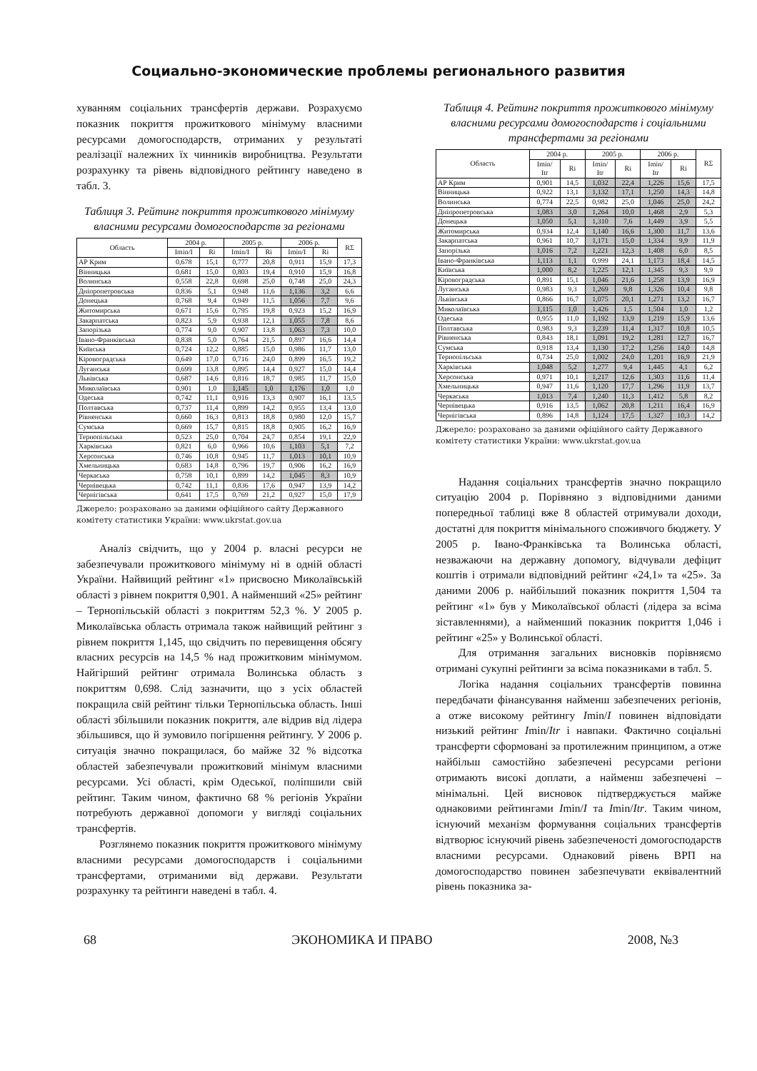Социально-экономические проблемы регионального развития
хуванням соціальних трансфертів держави. Розрахуємо показник покриття прожиткового мінімуму власними ресурсами домогосподарств, отриманих у результаті реалізації належних їх чинників виробництва. Результати розрахунку та рівень відповідного рейтингу наведено в табл. 3.
Таблиця 3. Рейтинг покриття прожиткового мінімуму власними ресурсами домогосподарств за регіонами
| Область | 2004 р. | | 2005 р. | | 2006 р. | | RΣ |
| --- | --- | --- | --- | --- | --- | --- | --- |
| | Imin/I | Ri | Imin/I | Ri | Imin/I | Ri | |
| АР Крим | 0,678 | 15,1 | 0,777 | 20,8 | 0,911 | 15,9 | 17,3 |
| Вінницька | 0,681 | 15,0 | 0,803 | 19,4 | 0,910 | 15,9 | 16,8 |
| Волинська | 0,558 | 22,8 | 0,698 | 25,0 | 0,748 | 25,0 | 24,3 |
| Дніпропетровська | 0,836 | 5,1 | 0,948 | 11,6 | 1,136 | 3,2 | 6,6 |
| Донецька | 0,768 | 9,4 | 0,949 | 11,5 | 1,056 | 7,7 | 9,6 |
| Житомирська | 0,671 | 15,6 | 0,795 | 19,8 | 0,923 | 15,2 | 16,9 |
| Закарпатська | 0,823 | 5,9 | 0,938 | 12,1 | 1,055 | 7,8 | 8,6 |
| Запорізька | 0,774 | 9,0 | 0,907 | 13,8 | 1,063 | 7,3 | 10,0 |
| Івано-Франківська | 0,838 | 5,0 | 0,764 | 21,5 | 0,897 | 16,6 | 14,4 |
| Київська | 0,724 | 12,2 | 0,885 | 15,0 | 0,986 | 11,7 | 13,0 |
| Кіровоградська | 0,649 | 17,0 | 0,716 | 24,0 | 0,899 | 16,5 | 19,2 |
| Луганська | 0,699 | 13,8 | 0,895 | 14,4 | 0,927 | 15,0 | 14,4 |
| Львівська | 0,687 | 14,6 | 0,816 | 18,7 | 0,985 | 11,7 | 15,0 |
| Миколаївська | 0,901 | 1,0 | 1,145 | 1,0 | 1,176 | 1,0 | 1,0 |
| Одеська | 0,742 | 11,1 | 0,916 | 13,3 | 0,907 | 16,1 | 13,5 |
| Полтавська | 0,737 | 11,4 | 0,899 | 14,2 | 0,955 | 13,4 | 13,0 |
| Рівненська | 0,660 | 16,3 | 0,813 | 18,8 | 0,980 | 12,0 | 15,7 |
| Сумська | 0,669 | 15,7 | 0,815 | 18,8 | 0,905 | 16,2 | 16,9 |
| Тернопільська | 0,523 | 25,0 | 0,704 | 24,7 | 0,854 | 19,1 | 22,9 |
| Харківська | 0,821 | 6,0 | 0,966 | 10,6 | 1,103 | 5,1 | 7,2 |
| Херсонська | 0,746 | 10,8 | 0,945 | 11,7 | 1,013 | 10,1 | 10,9 |
| Хмельницька | 0,683 | 14,8 | 0,796 | 19,7 | 0,906 | 16,2 | 16,9 |
| Черкаська | 0,758 | 10,1 | 0,899 | 14,2 | 1,045 | 8,3 | 10,9 |
| Чернівецька | 0,742 | 11,1 | 0,836 | 17,6 | 0,947 | 13,9 | 14,2 |
| Чернігівська | 0,641 | 17,5 | 0,769 | 21,2 | 0,927 | 15,0 | 17,9 |
Джерело: розраховано за даними офіційного сайту Державного комітету статистики України: www.ukrstat.gov.ua
Аналіз свідчить, що у 2004 р. власні ресурси не забезпечували прожиткового мінімуму ні в одній області України. Найвищий рейтинг «1» присвоєно Миколаївській області з рівнем покриття 0,901. А найменший «25» рейтинг – Тернопільській області з покриттям 52,3 %. У 2005 р. Миколаївська область отримала також найвищий рейтинг з рівнем покриття 1,145, що свідчить по перевищення обсягу власних ресурсів на 14,5 % над прожитковим мінімумом. Найгірший рейтинг отримала Волинська область з покриттям 0,698. Слід зазначити, що з усіх областей покращила свій рейтинг тільки Тернопільська область. Інші області збільшили показник покриття, але відрив від лідера збільшився, що й зумовило погіршення рейтингу. У 2006 р. ситуація значно покращилася, бо майже 32 % відсотка областей забезпечували прожитковий мінімум власними ресурсами. Усі області, крім Одеської, поліпшили свій рейтинг. Таким чином, фактично 68 % регіонів України потребують державної допомоги у вигляді соціальних трансфертів.
Розглянемо показник покриття прожиткового мінімуму власними ресурсами домогосподарств і соціальними трансфертами, отриманими від держави. Результати розрахунку та рейтинги наведені в табл. 4.
Таблиця 4. Рейтинг покриття прожиткового мінімуму власними ресурсами домогосподарств і соціальними трансфертами за регіонами
| Область | 2004 р. | | 2005 р. | | 2006 р. | | RΣ |
| --- | --- | --- | --- | --- | --- | --- | --- |
| | Imin/ Itr | Ri | Imin/ Itr | Ri | Imin/ Itr | Ri | |
| АР Крим | 0,901 | 14,5 | 1,032 | 22,4 | 1,226 | 15,6 | 17,5 |
| Вінницька | 0,922 | 13,1 | 1,132 | 17,1 | 1,250 | 14,3 | 14,8 |
| Волинська | 0,774 | 22,5 | 0,982 | 25,0 | 1,046 | 25,0 | 24,2 |
| Дніпропетровська | 1,083 | 3,0 | 1,264 | 10,0 | 1,468 | 2,9 | 5,3 |
| Донецька | 1,050 | 5,1 | 1,310 | 7,6 | 1,449 | 3,9 | 5,5 |
| Житомирська | 0,934 | 12,4 | 1,140 | 16,6 | 1,300 | 11,7 | 13,6 |
| Закарпатська | 0,961 | 10,7 | 1,171 | 15,0 | 1,334 | 9,9 | 11,9 |
| Запорізька | 1,016 | 7,2 | 1,221 | 12,3 | 1,408 | 6,0 | 8,5 |
| Івано-Франківська | 1,113 | 1,1 | 0,999 | 24,1 | 1,173 | 18,4 | 14,5 |
| Київська | 1,000 | 8,2 | 1,225 | 12,1 | 1,345 | 9,3 | 9,9 |
| Кіровоградська | 0,891 | 15,1 | 1,046 | 21,6 | 1,258 | 13,9 | 16,9 |
| Луганська | 0,983 | 9,3 | 1,269 | 9,8 | 1,326 | 10,4 | 9,8 |
| Львівська | 0,866 | 16,7 | 1,075 | 20,1 | 1,271 | 13,2 | 16,7 |
| Миколаївська | 1,115 | 1,0 | 1,426 | 1,5 | 1,504 | 1,0 | 1,2 |
| Одеська | 0,955 | 11,0 | 1,192 | 13,9 | 1,219 | 15,9 | 13,6 |
| Полтавська | 0,983 | 9,3 | 1,239 | 11,4 | 1,317 | 10,8 | 10,5 |
| Рівненська | 0,843 | 18,1 | 1,091 | 19,2 | 1,281 | 12,7 | 16,7 |
| Сумська | 0,918 | 13,4 | 1,130 | 17,2 | 1,256 | 14,0 | 14,8 |
| Тернопільська | 0,734 | 25,0 | 1,002 | 24,0 | 1,201 | 16,9 | 21,9 |
| Харківська | 1,048 | 5,2 | 1,277 | 9,4 | 1,445 | 4,1 | 6,2 |
| Херсонська | 0,971 | 10,1 | 1,217 | 12,6 | 1,303 | 11,6 | 11,4 |
| Хмельницька | 0,947 | 11,6 | 1,120 | 17,7 | 1,296 | 11,9 | 13,7 |
| Черкаська | 1,013 | 7,4 | 1,240 | 11,3 | 1,412 | 5,8 | 8,2 |
| Чернівецька | 0,916 | 13,5 | 1,062 | 20,8 | 1,211 | 16,4 | 16,9 |
| Чернігівська | 0,896 | 14,8 | 1,124 | 17,5 | 1,327 | 10,3 | 14,2 |
Джерело: розраховано за даними офіційного сайту Державного комітету статистики України: www.ukrstat.gov.ua
Надання соціальних трансфертів значно покращило ситуацію 2004 р. Порівняно з відповідними даними попередньої таблиці вже 8 областей отримували доходи, достатні для покриття мінімального споживчого бюджету. У 2005 р. Івано-Франківська та Волинська області, незважаючи на державну допомогу, відчували дефіцит коштів і отримали відповідний рейтинг «24,1» та «25». За даними 2006 р. найбільший показник покриття 1,504 та рейтинг «1» був у Миколаївської області (лідера за всіма зіставленнями), а найменший показник покриття 1,046 і рейтинг «25» у Волинської області.
Для отримання загальних висновків порівняємо отримані сукупні рейтинги за всіма показниками в табл. 5.
Логіка надання соціальних трансфертів повинна передбачати фінансування найменш забезпечених регіонів, а отже високому рейтингу Imin/I повинен відповідати низький рейтинг Imin/Itr і навпаки. Фактично соціальні трансферти сформовані за протилежним принципом, а отже найбільш самостійно забезпечені ресурсами регіони отримають високі доплати, а найменш забезпечені – мінімальні. Цей висновок підтверджується майже однаковими рейтингами Imin/I та Imin/Itr. Таким чином, існуючий механізм формування соціальних трансфертів відтворює існуючий рівень забезпеченості домогосподарств власними ресурсами. Однаковий рівень ВРП на домогосподарство повинен забезпечувати еквівалентний рівень показника за-
68 ЭКОНОМИКА И ПРАВО 2008, №3